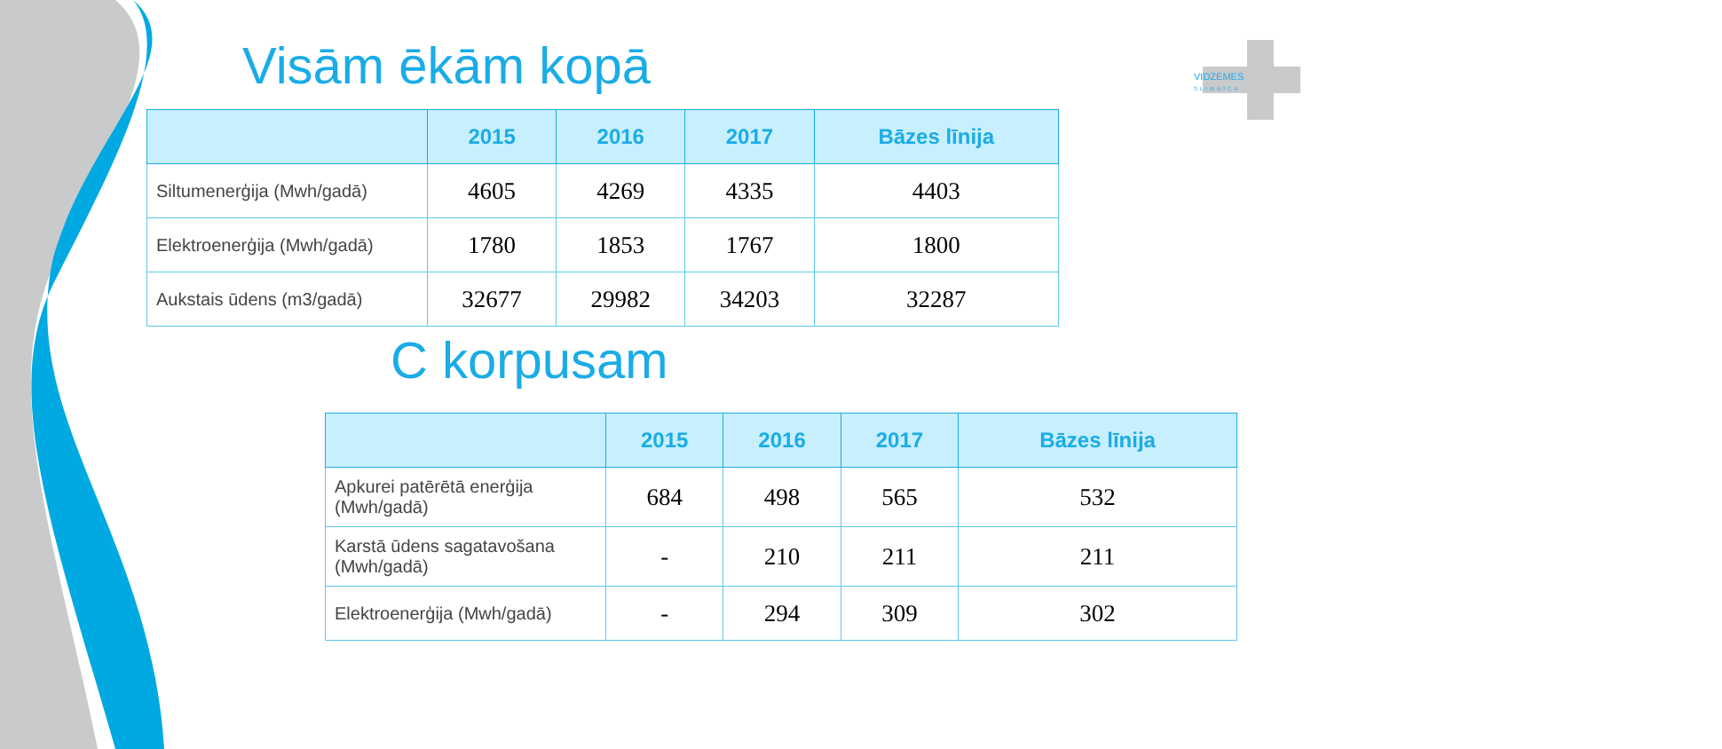VIDZEMES
SLIMNĪCA
Visām ēkām kopā
| | 2015 | 2016 | 2017 | Bāzes līnija |
| --- | --- | --- | --- | --- |
| Siltumenerģija (Mwh/gadā) | 4605 | 4269 | 4335 | 4403 |
| Elektroenerģija (Mwh/gadā) | 1780 | 1853 | 1767 | 1800 |
| Aukstais ūdens (m3/gadā) | 32677 | 29982 | 34203 | 32287 |
C korpusam
| | 2015 | 2016 | 2017 | Bāzes līnija |
| --- | --- | --- | --- | --- |
| Apkurei patērētā enerģija (Mwh/gadā) | 684 | 498 | 565 | 532 |
| Karstā ūdens sagatavošana (Mwh/gadā) | - | 210 | 211 | 211 |
| Elektroenerģija (Mwh/gadā) | - | 294 | 309 | 302 |